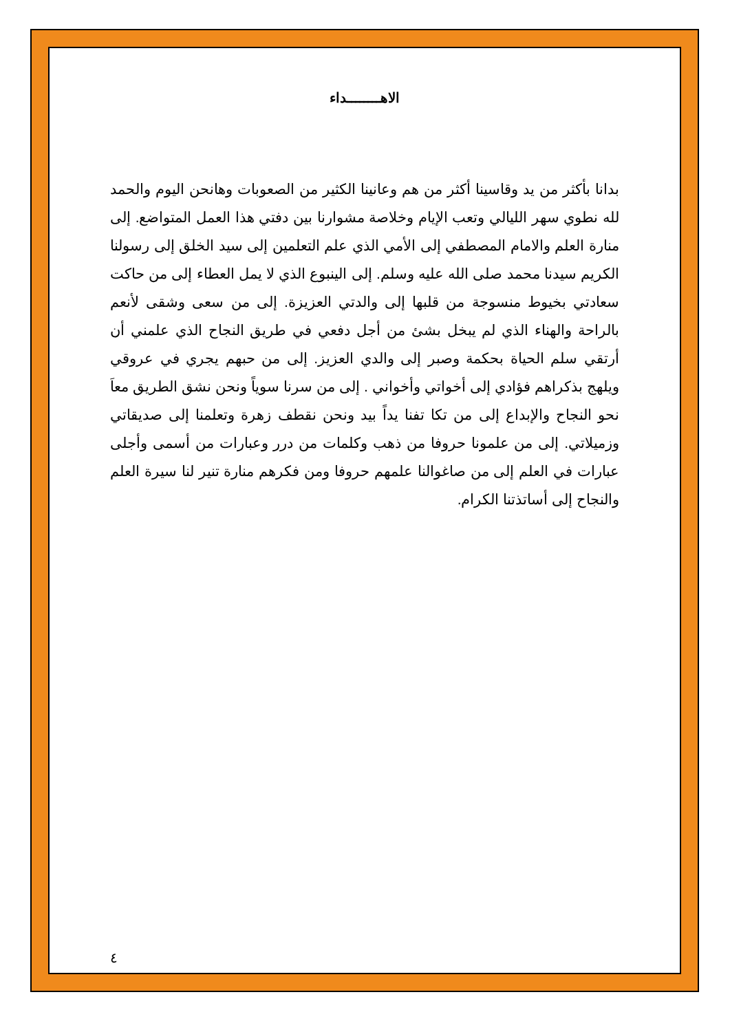الاهــــــــداء
بدانا بأكثر من يد وقاسينا أكثر من هم وعانينا الكثير من الصعوبات وهانحن اليوم والحمد لله نطوي سهر الليالي وتعب الإيام وخلاصة مشوارنا بين دفتي هذا العمل المتواضع. إلى منارة العلم والامام المصطفي إلى الأمي الذي علم التعلمين إلى سيد الخلق إلى رسولنا الكريم سيدنا محمد صلى الله عليه وسلم. إلى الينبوع الذي لا يمل العطاء إلى من حاكت سعادتي بخيوط منسوجة من قلبها إلى والدتي العزيزة. إلى من سعى وشقى لأنعم بالراحة والهناء الذي لم يبخل بشئ من أجل دفعي في طريق النجاح الذي علمني أن أرتقي سلم الحياة بحكمة وصبر إلى والدي العزيز. إلى من حبهم يجري في عروقي ويلهج بذكراهم فؤادي إلى أخواتي وأخواني . إلى من سرنا سوياً ونحن نشق الطريق معاَ نحو النجاح والإبداع إلى من تكا تفنا يداً بيد ونحن نقطف زهرة وتعلمنا إلى صديقاتي وزميلاتي. إلى من علمونا حروفا من ذهب وكلمات من درر وعبارات من أسمى وأجلى عبارات في العلم إلى من صاغوالنا علمهم حروفا ومن فكرهم منارة تنير لنا سيرة العلم والنجاح إلى أساتذتنا الكرام.
٤